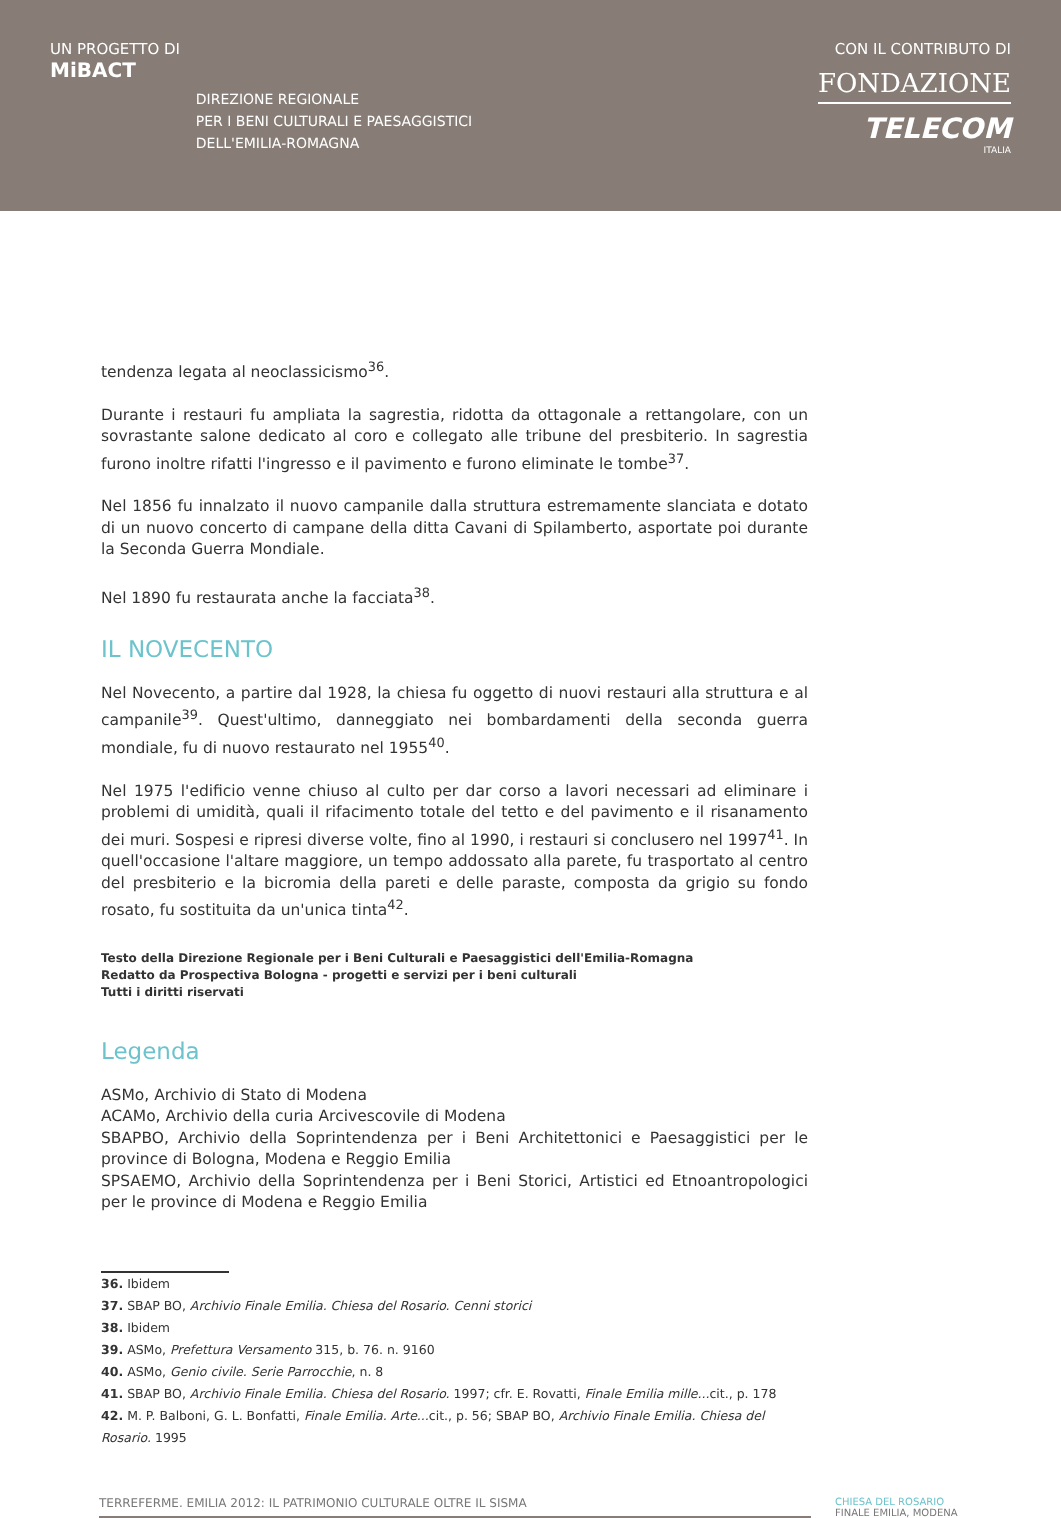UN PROGETTO DI
MiBACT
DIREZIONE REGIONALE
PER I BENI CULTURALI E PAESAGGISTICI
DELL'EMILIA-ROMAGNA
CON IL CONTRIBUTO DI
FONDAZIONE
TELECOM
ITALIA
tendenza legata al neoclassicismo<sup>36</sup>.
Durante i restauri fu ampliata la sagrestia, ridotta da ottagonale a rettangolare, con un sovrastante salone dedicato al coro e collegato alle tribune del presbiterio. In sagrestia furono inoltre rifatti l'ingresso e il pavimento e furono eliminate le tombe<sup>37</sup>.
Nel 1856 fu innalzato il nuovo campanile dalla struttura estremamente slanciata e dotato di un nuovo concerto di campane della ditta Cavani di Spilamberto, asportate poi durante la Seconda Guerra Mondiale.
Nel 1890 fu restaurata anche la facciata<sup>38</sup>.
IL NOVECENTO
Nel Novecento, a partire dal 1928, la chiesa fu oggetto di nuovi restauri alla struttura e al campanile<sup>39</sup>. Quest'ultimo, danneggiato nei bombardamenti della seconda guerra mondiale, fu di nuovo restaurato nel 1955<sup>40</sup>.
Nel 1975 l'edificio venne chiuso al culto per dar corso a lavori necessari ad eliminare i problemi di umidità, quali il rifacimento totale del tetto e del pavimento e il risanamento dei muri. Sospesi e ripresi diverse volte, fino al 1990, i restauri si conclusero nel 1997<sup>41</sup>. In quell'occasione l'altare maggiore, un tempo addossato alla parete, fu trasportato al centro del presbiterio e la bicromia della pareti e delle paraste, composta da grigio su fondo rosato, fu sostituita da un'unica tinta<sup>42</sup>.
Testo della Direzione Regionale per i Beni Culturali e Paesaggistici dell'Emilia-Romagna
Redatto da Prospectiva Bologna - progetti e servizi per i beni culturali
Tutti i diritti riservati
Legenda
ASMo, Archivio di Stato di Modena
ACAMo, Archivio della curia Arcivescovile di Modena
SBAPBO, Archivio della Soprintendenza per i Beni Architettonici e Paesaggistici per le province di Bologna, Modena e Reggio Emilia
SPSAEMO, Archivio della Soprintendenza per i Beni Storici, Artistici ed Etnoantropologici per le province di Modena e Reggio Emilia
36. Ibidem
37. SBAP BO, Archivio Finale Emilia. Chiesa del Rosario. Cenni storici
38. Ibidem
39. ASMo, Prefettura Versamento 315, b. 76. n. 9160
40. ASMo, Genio civile. Serie Parrocchie, n. 8
41. SBAP BO, Archivio Finale Emilia. Chiesa del Rosario. 1997; cfr. E. Rovatti, Finale Emilia mille... cit., p. 178
42. M. P. Balboni, G. L. Bonfatti, Finale Emilia. Arte... cit., p. 56; SBAP BO, Archivio Finale Emilia. Chiesa del Rosario. 1995
TERREFERME. EMILIA 2012: IL PATRIMONIO CULTURALE OLTRE IL SISMA
CHIESA DEL ROSARIO
FINALE EMILIA, MODENA